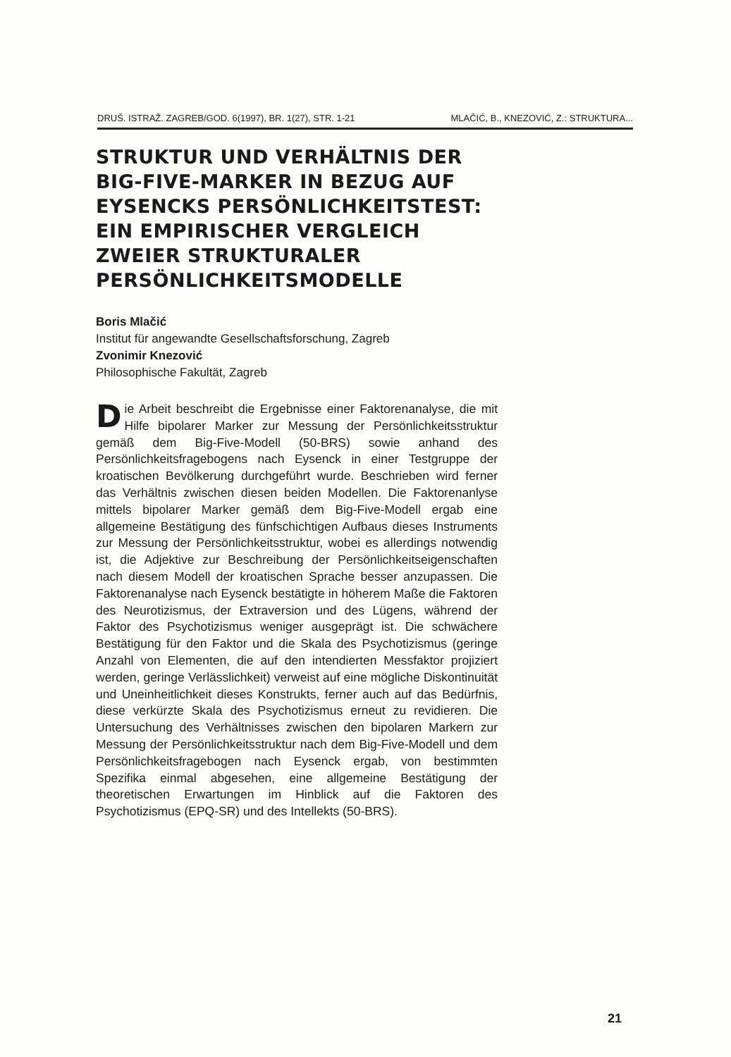DRUŠ. ISTRAŽ. ZAGREB/GOD. 6(1997), BR. 1(27), STR. 1-21 MLAČIĆ, B., KNEZOVIĆ, Z.: STRUKTURA...
STRUKTUR UND VERHÄLTNIS DER BIG-FIVE-MARKER IN BEZUG AUF EYSENCKS PERSÖNLICHKEITSTEST: EIN EMPIRISCHER VERGLEICH ZWEIER STRUKTURALER PERSÖNLICHKEITSMODELLE
Boris Mlačić
Institut für angewandte Gesellschaftsforschung, Zagreb
Zvonimir Knezović
Philosophische Fakultät, Zagreb
Die Arbeit beschreibt die Ergebnisse einer Faktorenanalyse, die mit Hilfe bipolarer Marker zur Messung der Persönlichkeitsstruktur gemäß dem Big-Five-Modell (50-BRS) sowie anhand des Persönlichkeitsfragebogens nach Eysenck in einer Testgruppe der kroatischen Bevölkerung durchgeführt wurde. Beschrieben wird ferner das Verhältnis zwischen diesen beiden Modellen. Die Faktorenanlyse mittels bipolarer Marker gemäß dem Big-Five-Modell ergab eine allgemeine Bestätigung des fünfschichtigen Aufbaus dieses Instruments zur Messung der Persönlichkeitsstruktur, wobei es allerdings notwendig ist, die Adjektive zur Beschreibung der Persönlichkeitseigenschaften nach diesem Modell der kroatischen Sprache besser anzupassen. Die Faktorenanalyse nach Eysenck bestätigte in höherem Maße die Faktoren des Neurotizismus, der Extraversion und des Lügens, während der Faktor des Psychotizismus weniger ausgeprägt ist. Die schwächere Bestätigung für den Faktor und die Skala des Psychotizismus (geringe Anzahl von Elementen, die auf den intendierten Messfaktor projiziert werden, geringe Verlässlichkeit) verweist auf eine mögliche Diskontinuität und Uneinheitlichkeit dieses Konstrukts, ferner auch auf das Bedürfnis, diese verkürzte Skala des Psychotizismus erneut zu revidieren. Die Untersuchung des Verhältnisses zwischen den bipolaren Markern zur Messung der Persönlichkeitsstruktur nach dem Big-Five-Modell und dem Persönlichkeitsfragebogen nach Eysenck ergab, von bestimmten Spezifika einmal abgesehen, eine allgemeine Bestätigung der theoretischen Erwartungen im Hinblick auf die Faktoren des Psychotizismus (EPQ-SR) und des Intellekts (50-BRS).
21